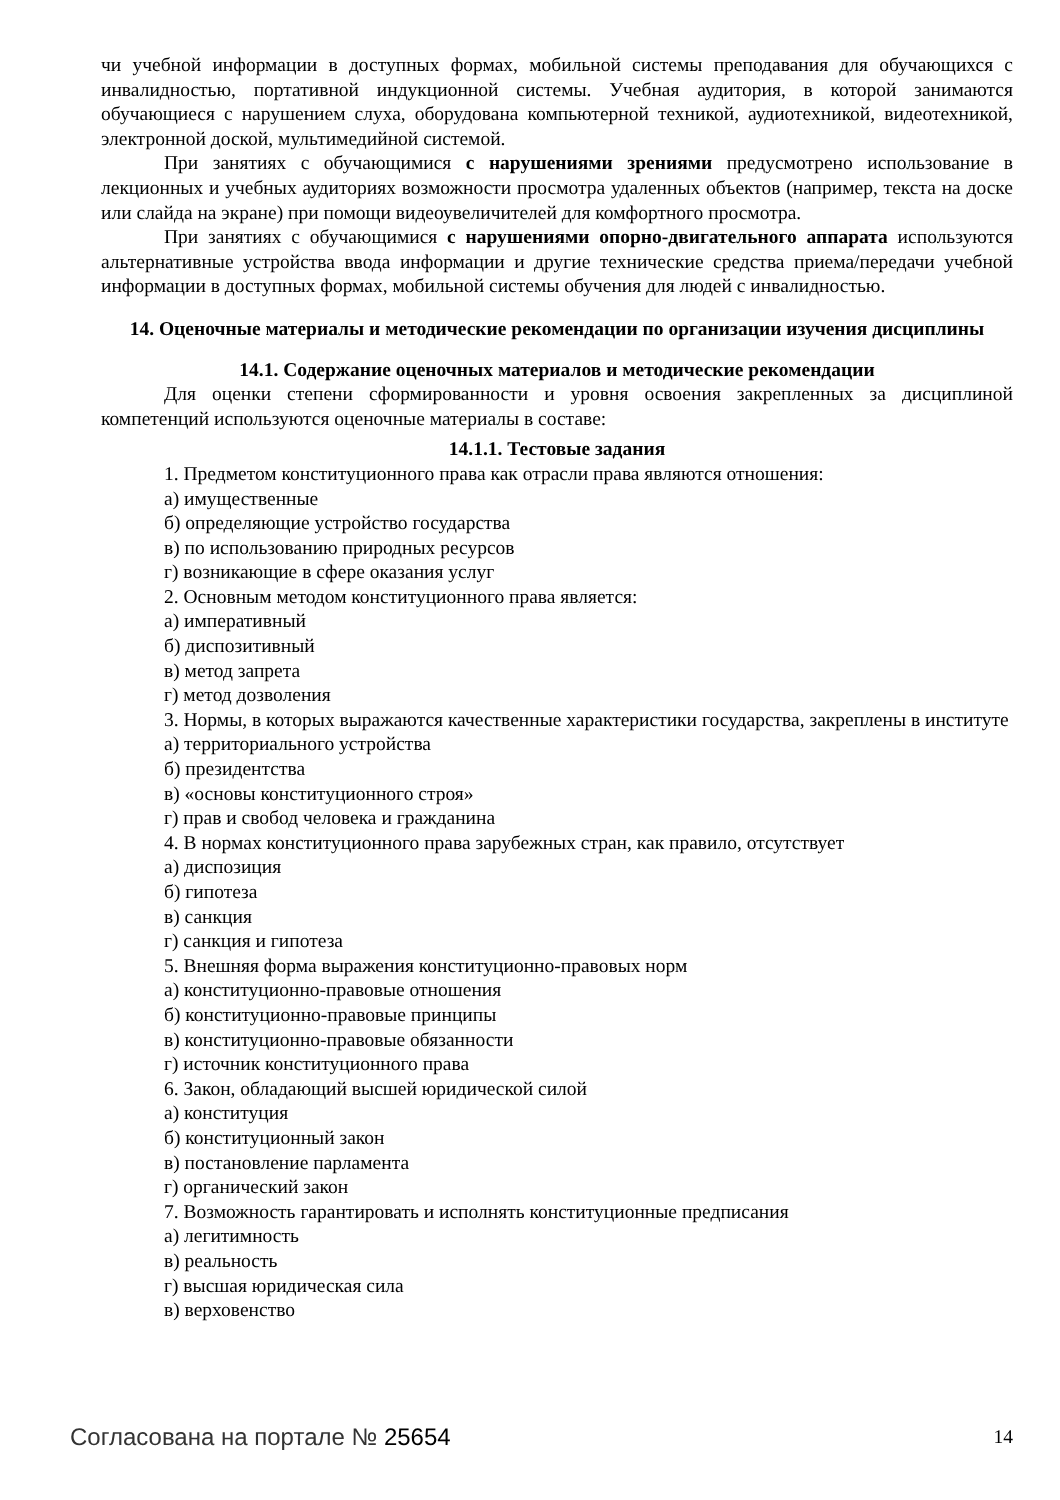чи учебной информации в доступных формах, мобильной системы преподавания для обучающихся с инвалидностью, портативной индукционной системы. Учебная аудитория, в которой занимаются обучающиеся с нарушением слуха, оборудована компьютерной техникой, аудиотехникой, видеотехникой, электронной доской, мультимедийной системой.
При занятиях с обучающимися с нарушениями зрениями предусмотрено использование в лекционных и учебных аудиториях возможности просмотра удаленных объектов (например, текста на доске или слайда на экране) при помощи видеоувеличителей для комфортного просмотра.
При занятиях с обучающимися с нарушениями опорно-двигательного аппарата используются альтернативные устройства ввода информации и другие технические средства приема/передачи учебной информации в доступных формах, мобильной системы обучения для людей с инвалидностью.
14. Оценочные материалы и методические рекомендации по организации изучения дисциплины
14.1. Содержание оценочных материалов и методические рекомендации
Для оценки степени сформированности и уровня освоения закрепленных за дисциплиной компетенций используются оценочные материалы в составе:
14.1.1. Тестовые задания
1. Предметом конституционного права как отрасли права являются отношения:
а) имущественные
б) определяющие устройство государства
в) по использованию природных ресурсов
г) возникающие в сфере оказания услуг
2. Основным методом конституционного права является:
а) императивный
б) диспозитивный
в) метод запрета
г) метод дозволения
3. Нормы, в которых выражаются качественные характеристики государства, закреплены в институте
а) территориального устройства
б) президентства
в) «основы конституционного строя»
г) прав и свобод человека и гражданина
4. В нормах конституционного права зарубежных стран, как правило, отсутствует
а) диспозиция
б) гипотеза
в) санкция
г) санкция и гипотеза
5. Внешняя форма выражения конституционно-правовых норм
а) конституционно-правовые отношения
б) конституционно-правовые принципы
в) конституционно-правовые обязанности
г) источник конституционного права
6. Закон, обладающий высшей юридической силой
а) конституция
б) конституционный закон
в) постановление парламента
г) органический закон
7. Возможность гарантировать и исполнять конституционные предписания
а) легитимность
в) реальность
г) высшая юридическая сила
в) верховенство
Согласована на портале № 25654 14